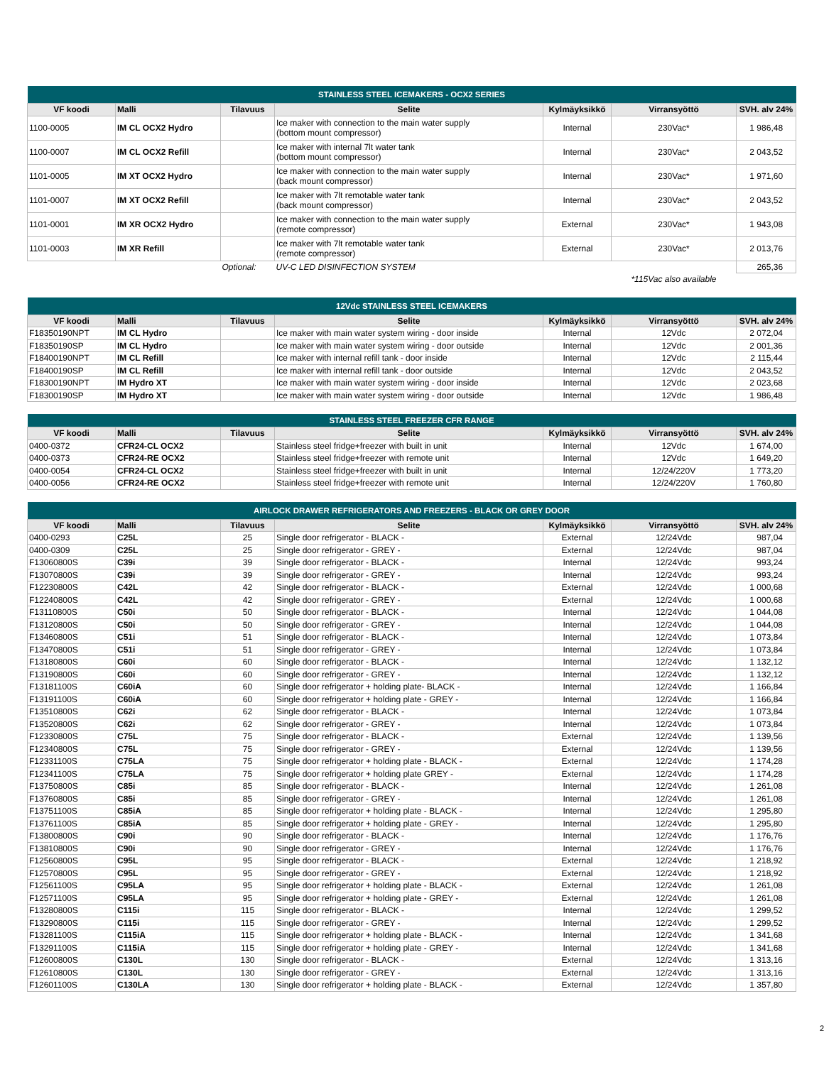| STAINLESS STEEL ICEMAKERS - OCX2 SERIES | | | | | | |
| --- | --- | --- | --- | --- | --- | --- |
| VF koodi | Malli | Tilavuus | Selite | Kylmäyksikkö | Virransyöttö | SVH. alv 24% |
| 1100-0005 | IM CL OCX2 Hydro | | Ice maker with connection to the main water supply (bottom mount compressor) | Internal | 230Vac* | 1 986,48 |
| 1100-0007 | IM CL OCX2 Refill | | Ice maker with internal 7lt water tank (bottom mount compressor) | Internal | 230Vac* | 2 043,52 |
| 1101-0005 | IM XT OCX2 Hydro | | Ice maker with connection to the main water supply (back mount compressor) | Internal | 230Vac* | 1 971,60 |
| 1101-0007 | IM XT OCX2 Refill | | Ice maker with 7lt remotable water tank (back mount compressor) | Internal | 230Vac* | 2 043,52 |
| 1101-0001 | IM XR OCX2 Hydro | | Ice maker with connection to the main water supply (remote compressor) | External | 230Vac* | 1 943,08 |
| 1101-0003 | IM XR Refill | | Ice maker with 7lt remotable water tank (remote compressor) | External | 230Vac* | 2 013,76 |
| | | Optional: | UV-C LED DISINFECTION SYSTEM | | | 265,36 |
| | | | | | *115Vac also available | |
| 12Vdc STAINLESS STEEL ICEMAKERS | | | | | | |
| --- | --- | --- | --- | --- | --- | --- |
| VF koodi | Malli | Tilavuus | Selite | Kylmäyksikkö | Virransyöttö | SVH. alv 24% |
| F18350190NPT | IM CL Hydro | | Ice maker with main water system wiring - door inside | Internal | 12Vdc | 2 072,04 |
| F18350190SP | IM CL Hydro | | Ice maker with main water system wiring - door outside | Internal | 12Vdc | 2 001,36 |
| F18400190NPT | IM CL Refill | | Ice maker with internal refill tank - door inside | Internal | 12Vdc | 2 115,44 |
| F18400190SP | IM CL Refill | | Ice maker with internal refill tank - door outside | Internal | 12Vdc | 2 043,52 |
| F18300190NPT | IM Hydro XT | | Ice maker with main water system wiring - door inside | Internal | 12Vdc | 2 023,68 |
| F18300190SP | IM Hydro XT | | Ice maker with main water system wiring - door outside | Internal | 12Vdc | 1 986,48 |
| STAINLESS STEEL FREEZER CFR RANGE | | | | | | |
| --- | --- | --- | --- | --- | --- | --- |
| VF koodi | Malli | Tilavuus | Selite | Kylmäyksikkö | Virransyöttö | SVH. alv 24% |
| 0400-0372 | CFR24-CL OCX2 | | Stainless steel fridge+freezer with built in unit | Internal | 12Vdc | 1 674,00 |
| 0400-0373 | CFR24-RE OCX2 | | Stainless steel fridge+freezer with remote unit | Internal | 12Vdc | 1 649,20 |
| 0400-0054 | CFR24-CL OCX2 | | Stainless steel fridge+freezer with built in unit | Internal | 12/24/220V | 1 773,20 |
| 0400-0056 | CFR24-RE OCX2 | | Stainless steel fridge+freezer with remote unit | Internal | 12/24/220V | 1 760,80 |
| AIRLOCK DRAWER REFRIGERATORS AND FREEZERS - BLACK OR GREY DOOR | | | | | | |
| --- | --- | --- | --- | --- | --- | --- |
| VF koodi | Malli | Tilavuus | Selite | Kylmäyksikkö | Virransyöttö | SVH. alv 24% |
| 0400-0293 | C25L | 25 | Single door refrigerator - BLACK - | External | 12/24Vdc | 987,04 |
| 0400-0309 | C25L | 25 | Single door refrigerator - GREY - | External | 12/24Vdc | 987,04 |
| F13060800S | C39i | 39 | Single door refrigerator - BLACK - | Internal | 12/24Vdc | 993,24 |
| F13070800S | C39i | 39 | Single door refrigerator - GREY - | Internal | 12/24Vdc | 993,24 |
| F12230800S | C42L | 42 | Single door refrigerator - BLACK - | External | 12/24Vdc | 1 000,68 |
| F12240800S | C42L | 42 | Single door refrigerator - GREY - | External | 12/24Vdc | 1 000,68 |
| F13110800S | C50i | 50 | Single door refrigerator - BLACK - | Internal | 12/24Vdc | 1 044,08 |
| F13120800S | C50i | 50 | Single door refrigerator - GREY - | Internal | 12/24Vdc | 1 044,08 |
| F13460800S | C51i | 51 | Single door refrigerator - BLACK - | Internal | 12/24Vdc | 1 073,84 |
| F13470800S | C51i | 51 | Single door refrigerator - GREY - | Internal | 12/24Vdc | 1 073,84 |
| F13180800S | C60i | 60 | Single door refrigerator - BLACK - | Internal | 12/24Vdc | 1 132,12 |
| F13190800S | C60i | 60 | Single door refrigerator - GREY - | Internal | 12/24Vdc | 1 132,12 |
| F13181100S | C60iA | 60 | Single door refrigerator + holding plate- BLACK - | Internal | 12/24Vdc | 1 166,84 |
| F13191100S | C60iA | 60 | Single door refrigerator + holding plate - GREY - | Internal | 12/24Vdc | 1 166,84 |
| F13510800S | C62i | 62 | Single door refrigerator - BLACK - | Internal | 12/24Vdc | 1 073,84 |
| F13520800S | C62i | 62 | Single door refrigerator - GREY - | Internal | 12/24Vdc | 1 073,84 |
| F12330800S | C75L | 75 | Single door refrigerator - BLACK - | External | 12/24Vdc | 1 139,56 |
| F12340800S | C75L | 75 | Single door refrigerator - GREY - | External | 12/24Vdc | 1 139,56 |
| F12331100S | C75LA | 75 | Single door refrigerator + holding plate - BLACK - | External | 12/24Vdc | 1 174,28 |
| F12341100S | C75LA | 75 | Single door refrigerator + holding plate GREY - | External | 12/24Vdc | 1 174,28 |
| F13750800S | C85i | 85 | Single door refrigerator - BLACK - | Internal | 12/24Vdc | 1 261,08 |
| F13760800S | C85i | 85 | Single door refrigerator - GREY - | Internal | 12/24Vdc | 1 261,08 |
| F13751100S | C85iA | 85 | Single door refrigerator + holding plate - BLACK - | Internal | 12/24Vdc | 1 295,80 |
| F13761100S | C85iA | 85 | Single door refrigerator + holding plate - GREY - | Internal | 12/24Vdc | 1 295,80 |
| F13800800S | C90i | 90 | Single door refrigerator - BLACK - | Internal | 12/24Vdc | 1 176,76 |
| F13810800S | C90i | 90 | Single door refrigerator - GREY - | Internal | 12/24Vdc | 1 176,76 |
| F12560800S | C95L | 95 | Single door refrigerator - BLACK - | External | 12/24Vdc | 1 218,92 |
| F12570800S | C95L | 95 | Single door refrigerator - GREY - | External | 12/24Vdc | 1 218,92 |
| F12561100S | C95LA | 95 | Single door refrigerator + holding plate - BLACK - | External | 12/24Vdc | 1 261,08 |
| F12571100S | C95LA | 95 | Single door refrigerator + holding plate - GREY - | External | 12/24Vdc | 1 261,08 |
| F13280800S | C115i | 115 | Single door refrigerator - BLACK - | Internal | 12/24Vdc | 1 299,52 |
| F13290800S | C115i | 115 | Single door refrigerator - GREY - | Internal | 12/24Vdc | 1 299,52 |
| F13281100S | C115iA | 115 | Single door refrigerator + holding plate - BLACK - | Internal | 12/24Vdc | 1 341,68 |
| F13291100S | C115iA | 115 | Single door refrigerator + holding plate - GREY - | Internal | 12/24Vdc | 1 341,68 |
| F12600800S | C130L | 130 | Single door refrigerator - BLACK - | External | 12/24Vdc | 1 313,16 |
| F12610800S | C130L | 130 | Single door refrigerator - GREY - | External | 12/24Vdc | 1 313,16 |
| F12601100S | C130LA | 130 | Single door refrigerator + holding plate - BLACK - | External | 12/24Vdc | 1 357,80 |
2